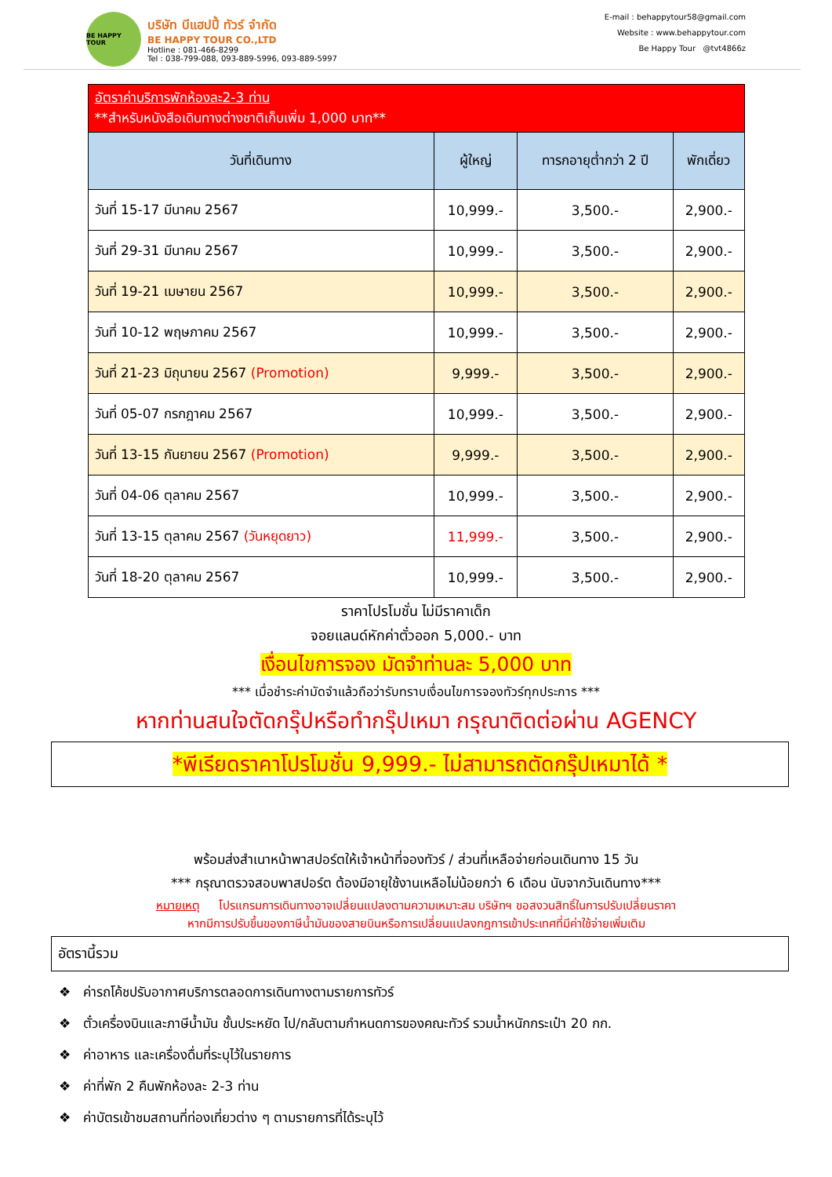BE HAPPY TOUR
บริษัท บีแฮปปี้ ทัวร์ จำกัด
BE HAPPY TOUR CO.,LTD
Hotline : 081-466-8299
Tel : 038-799-088, 093-889-5996, 093-889-5997
E-mail : behappytour58@gmail.com
Website : www.behappytour.com
Be Happy Tour @tvt4866z
| อัตราค่าบริการพักห้องละ2-3 ท่าน **สำหรับหนังสือเดินทางต่างชาติเก็บเพิ่ม 1,000 บาท** | | | |
| วันที่เดินทาง | ผู้ใหญ่ | ทารกอายุต่ำกว่า 2 ปี | พักเดี่ยว |
| วันที่ 15-17 มีนาคม 2567 | 10,999.- | 3,500.- | 2,900.- |
| วันที่ 29-31 มีนาคม 2567 | 10,999.- | 3,500.- | 2,900.- |
| วันที่ 19-21 เมษายน 2567 | 10,999.- | 3,500.- | 2,900.- |
| วันที่ 10-12 พฤษภาคม 2567 | 10,999.- | 3,500.- | 2,900.- |
| วันที่ 21-23 มิถุนายน 2567 (Promotion) | 9,999.- | 3,500.- | 2,900.- |
| วันที่ 05-07 กรกฎาคม 2567 | 10,999.- | 3,500.- | 2,900.- |
| วันที่ 13-15 กันยายน 2567 (Promotion) | 9,999.- | 3,500.- | 2,900.- |
| วันที่ 04-06 ตุลาคม 2567 | 10,999.- | 3,500.- | 2,900.- |
| วันที่ 13-15 ตุลาคม 2567 (วันหยุดยาว) | 11,999.- | 3,500.- | 2,900.- |
| วันที่ 18-20 ตุลาคม 2567 | 10,999.- | 3,500.- | 2,900.- |
ราคาโปรโมชั่น ไม่มีราคาเด็ก
จอยแลนด์หักค่าตั๋วออก 5,000.- บาท
เงื่อนไขการจอง มัดจำท่านละ 5,000 บาท
*** เมื่อชำระค่ามัดจำแล้วถือว่ารับทราบเงื่อนไขการจองทัวร์ทุกประการ ***
หากท่านสนใจตัดกรุ๊ปหรือทำกรุ๊ปเหมา กรุณาติดต่อผ่าน AGENCY
*พีเรียดราคาโปรโมชั่น 9,999.- ไม่สามารถตัดกรุ๊ปเหมาได้ *
พร้อมส่งสำเนาหน้าพาสปอร์ตให้เจ้าหน้าที่จองทัวร์ / ส่วนที่เหลือจ่ายก่อนเดินทาง 15 วัน
*** กรุณาตรวจสอบพาสปอร์ต ต้องมีอายุใช้งานเหลือไม่น้อยกว่า 6 เดือน นับจากวันเดินทาง***
หมายเหตุ โปรแกรมการเดินทางอาจเปลี่ยนแปลงตามความเหมาะสม บริษัทฯ ขอสงวนสิทธิ์ในการปรับเปลี่ยนราคา
หากมีการปรับขึ้นของภาษีน้ำมันของสายบินหรือการเปลี่ยนแปลงกฎการเข้าประเทศที่มีค่าใช้จ่ายเพิ่มเติม
อัตรานี้รวม
❖ ค่ารถโค้ชปรับอากาศบริการตลอดการเดินทางตามรายการทัวร์
❖ ตั๋วเครื่องบินและภาษีน้ำมัน ชั้นประหยัด ไป/กลับตามกำหนดการของคณะทัวร์ รวมน้ำหนักกระเป๋า 20 กก.
❖ ค่าอาหาร และเครื่องดื่มที่ระบุไว้ในรายการ
❖ ค่าที่พัก 2 คืนพักห้องละ 2-3 ท่าน
❖ ค่าบัตรเข้าชมสถานที่ท่องเที่ยวต่าง ๆ ตามรายการที่ได้ระบุไว้